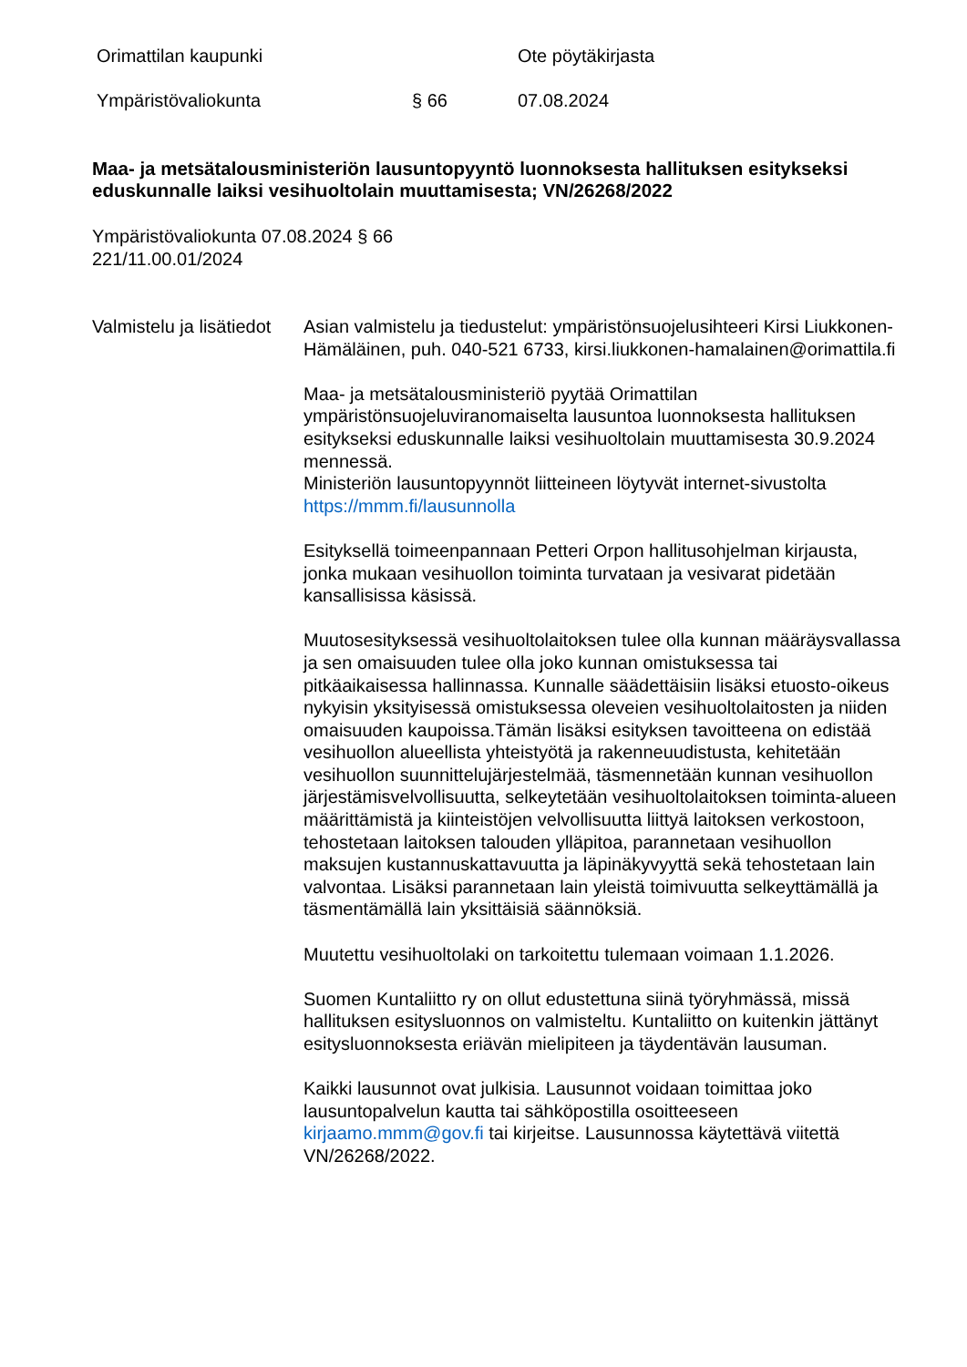Orimattilan kaupunki Ote pöytäkirjasta
Ympäristövaliokunta § 66 07.08.2024
Maa- ja metsätalousministeriön lausuntopyyntö luonnoksesta hallituksen esitykseksi eduskunnalle laiksi vesihuoltolain muuttamisesta; VN/26268/2022
Ympäristövaliokunta 07.08.2024 § 66
221/11.00.01/2024
Valmistelu ja lisätiedot
Asian valmistelu ja tiedustelut: ympäristönsuojelusihteeri Kirsi Liukkonen-Hämäläinen, puh. 040-521 6733, kirsi.liukkonen-hamalainen@orimattila.fi
Maa- ja metsätalousministeriö pyytää Orimattilan ympäristönsuojeluviranomaiselta lausuntoa luonnoksesta hallituksen esitykseksi eduskunnalle laiksi vesihuoltolain muuttamisesta 30.9.2024 mennessä.
Ministeriön lausuntopyynnöt liitteineen löytyvät internet-sivustolta https://mmm.fi/lausunnolla
Esityksellä toimeenpannaan Petteri Orpon hallitusohjelman kirjausta, jonka mukaan vesihuollon toiminta turvataan ja vesivarat pidetään kansallisissa käsissä.
Muutosesityksessä vesihuoltolaitoksen tulee olla kunnan määräysvallassa ja sen omaisuuden tulee olla joko kunnan omistuksessa tai pitkäaikaisessa hallinnassa. Kunnalle säädettäisiin lisäksi etuosto-oikeus nykyisin yksityisessä omistuksessa oleveien vesihuoltolaitosten ja niiden omaisuuden kaupoissa.Tämän lisäksi esityksen tavoitteena on edistää vesihuollon alueellista yhteistyötä ja rakenneuudistusta, kehitetään vesihuollon suunnittelujärjestelmää, täsmennetään kunnan vesihuollon järjestämisvelvollisuutta, selkeytetään vesihuoltolaitoksen toiminta-alueen määrittämistä ja kiinteistöjen velvollisuutta liittyä laitoksen verkostoon, tehostetaan laitoksen talouden ylläpitoa, parannetaan vesihuollon maksujen kustannuskattavuutta ja läpinäkyvyyttä sekä tehostetaan lain valvontaa. Lisäksi parannetaan lain yleistä toimivuutta selkeyttämällä ja täsmentämällä lain yksittäisiä säännöksiä.
Muutettu vesihuoltolaki on tarkoitettu tulemaan voimaan 1.1.2026.
Suomen Kuntaliitto ry on ollut edustettuna siinä työryhmässä, missä hallituksen esitysluonnos on valmisteltu. Kuntaliitto on kuitenkin jättänyt esitysluonnoksesta eriävän mielipiteen ja täydentävän lausuman.
Kaikki lausunnot ovat julkisia. Lausunnot voidaan toimittaa joko lausuntopalvelun kautta tai sähköpostilla osoitteeseen kirjaamo.mmm@gov.fi tai kirjeitse. Lausunnossa käytettävä viitettä VN/26268/2022.